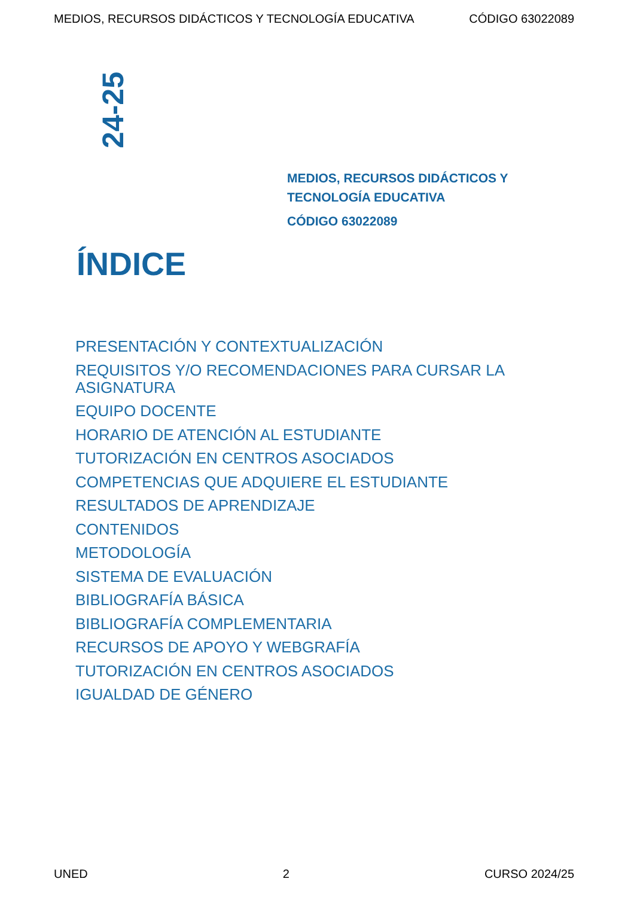MEDIOS, RECURSOS DIDÁCTICOS Y TECNOLOGÍA EDUCATIVA CÓDIGO 63022089
24-25
MEDIOS, RECURSOS DIDÁCTICOS Y
TECNOLOGÍA EDUCATIVA
CÓDIGO 63022089
ÍNDICE
PRESENTACIÓN Y CONTEXTUALIZACIÓN
REQUISITOS Y/O RECOMENDACIONES PARA CURSAR LA ASIGNATURA
EQUIPO DOCENTE
HORARIO DE ATENCIÓN AL ESTUDIANTE
TUTORIZACIÓN EN CENTROS ASOCIADOS
COMPETENCIAS QUE ADQUIERE EL ESTUDIANTE
RESULTADOS DE APRENDIZAJE
CONTENIDOS
METODOLOGÍA
SISTEMA DE EVALUACIÓN
BIBLIOGRAFÍA BÁSICA
BIBLIOGRAFÍA COMPLEMENTARIA
RECURSOS DE APOYO Y WEBGRAFÍA
TUTORIZACIÓN EN CENTROS ASOCIADOS
IGUALDAD DE GÉNERO
UNED 2 CURSO 2024/25